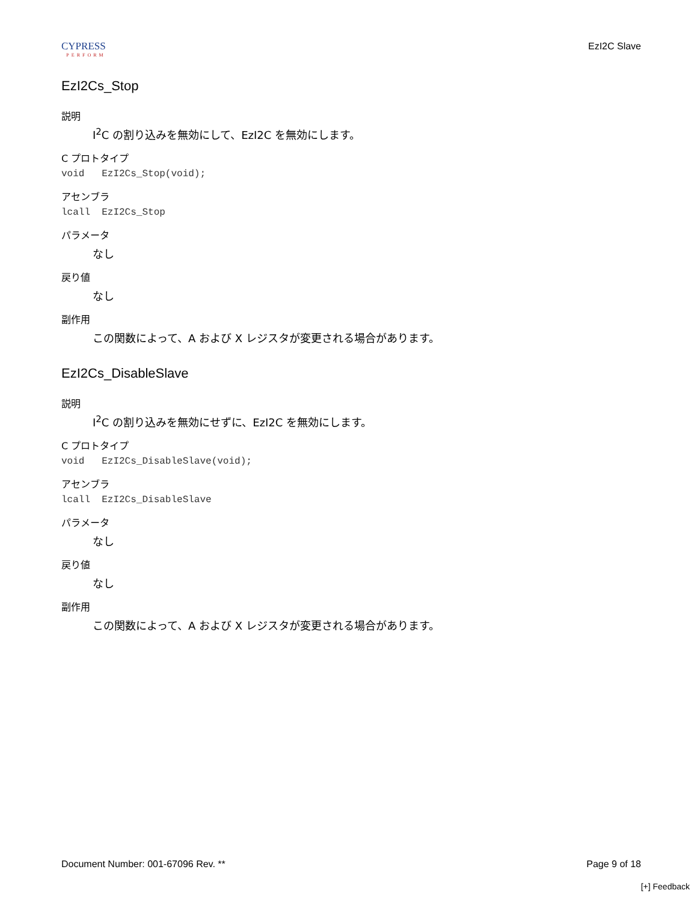CYPRESS
PERFORM
EzI2C Slave
EzI2Cs_Stop
説明
I<sup>2</sup>C の割り込みを無効にして、EzI2C を無効にします。
C プロトタイプ
void   EzI2Cs_Stop(void);
アセンブラ
lcall  EzI2Cs_Stop
パラメータ
なし
戻り値
なし
副作用
この関数によって、A および X レジスタが変更される場合があります。
EzI2Cs_DisableSlave
説明
I<sup>2</sup>C の割り込みを無効にせずに、EzI2C を無効にします。
C プロトタイプ
void   EzI2Cs_DisableSlave(void);
アセンブラ
lcall  EzI2Cs_DisableSlave
パラメータ
なし
戻り値
なし
副作用
この関数によって、A および X レジスタが変更される場合があります。
Document Number: 001-67096 Rev. ** Page 9 of 18
[+] Feedback